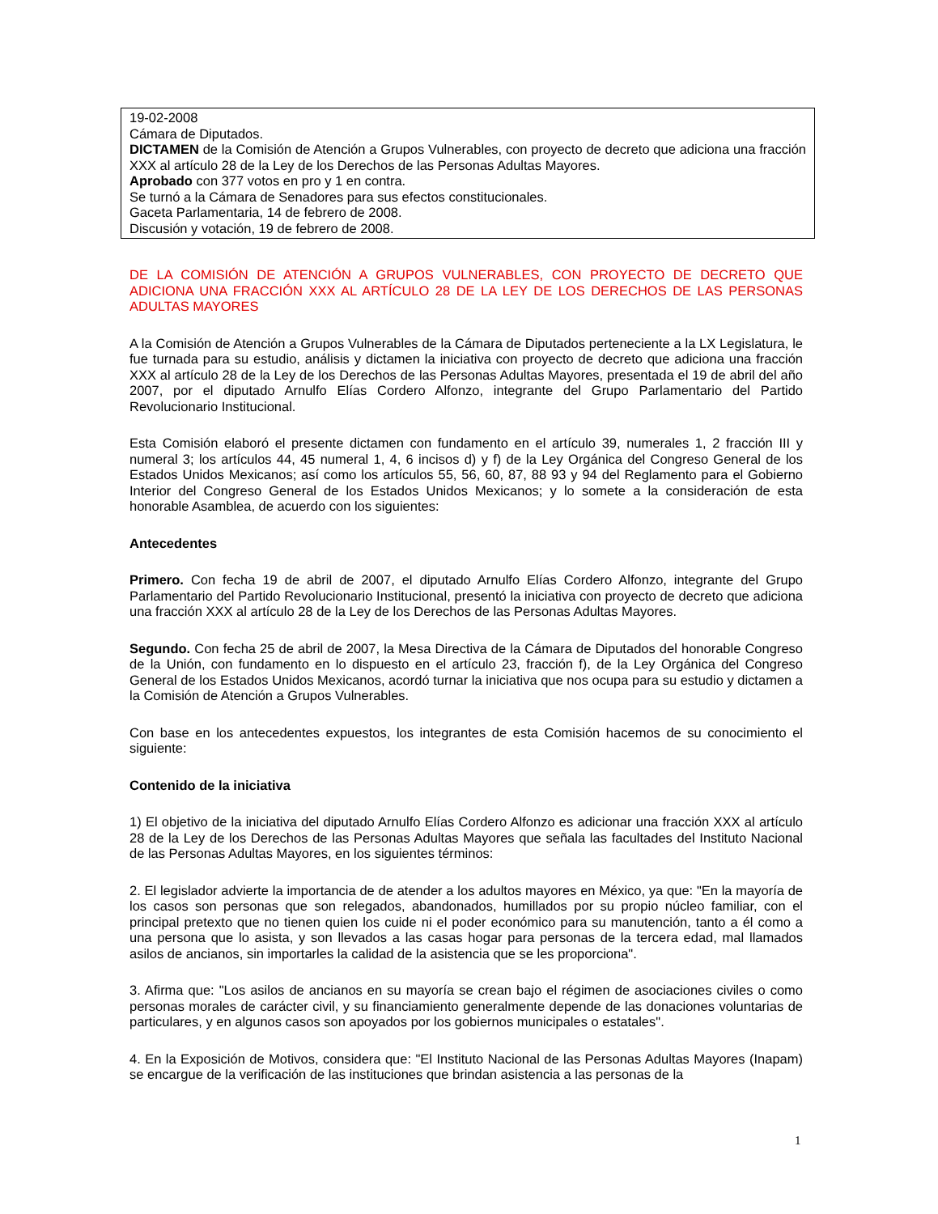19-02-2008
Cámara de Diputados.
DICTAMEN de la Comisión de Atención a Grupos Vulnerables, con proyecto de decreto que adiciona una fracción XXX al artículo 28 de la Ley de los Derechos de las Personas Adultas Mayores.
Aprobado con 377 votos en pro y 1 en contra.
Se turnó a la Cámara de Senadores para sus efectos constitucionales.
Gaceta Parlamentaria, 14 de febrero de 2008.
Discusión y votación, 19 de febrero de 2008.
DE LA COMISIÓN DE ATENCIÓN A GRUPOS VULNERABLES, CON PROYECTO DE DECRETO QUE ADICIONA UNA FRACCIÓN XXX AL ARTÍCULO 28 DE LA LEY DE LOS DERECHOS DE LAS PERSONAS ADULTAS MAYORES
A la Comisión de Atención a Grupos Vulnerables de la Cámara de Diputados perteneciente a la LX Legislatura, le fue turnada para su estudio, análisis y dictamen la iniciativa con proyecto de decreto que adiciona una fracción XXX al artículo 28 de la Ley de los Derechos de las Personas Adultas Mayores, presentada el 19 de abril del año 2007, por el diputado Arnulfo Elías Cordero Alfonzo, integrante del Grupo Parlamentario del Partido Revolucionario Institucional.
Esta Comisión elaboró el presente dictamen con fundamento en el artículo 39, numerales 1, 2 fracción III y numeral 3; los artículos 44, 45 numeral 1, 4, 6 incisos d) y f) de la Ley Orgánica del Congreso General de los Estados Unidos Mexicanos; así como los artículos 55, 56, 60, 87, 88 93 y 94 del Reglamento para el Gobierno Interior del Congreso General de los Estados Unidos Mexicanos; y lo somete a la consideración de esta honorable Asamblea, de acuerdo con los siguientes:
Antecedentes
Primero. Con fecha 19 de abril de 2007, el diputado Arnulfo Elías Cordero Alfonzo, integrante del Grupo Parlamentario del Partido Revolucionario Institucional, presentó la iniciativa con proyecto de decreto que adiciona una fracción XXX al artículo 28 de la Ley de los Derechos de las Personas Adultas Mayores.
Segundo. Con fecha 25 de abril de 2007, la Mesa Directiva de la Cámara de Diputados del honorable Congreso de la Unión, con fundamento en lo dispuesto en el artículo 23, fracción f), de la Ley Orgánica del Congreso General de los Estados Unidos Mexicanos, acordó turnar la iniciativa que nos ocupa para su estudio y dictamen a la Comisión de Atención a Grupos Vulnerables.
Con base en los antecedentes expuestos, los integrantes de esta Comisión hacemos de su conocimiento el siguiente:
Contenido de la iniciativa
1) El objetivo de la iniciativa del diputado Arnulfo Elías Cordero Alfonzo es adicionar una fracción XXX al artículo 28 de la Ley de los Derechos de las Personas Adultas Mayores que señala las facultades del Instituto Nacional de las Personas Adultas Mayores, en los siguientes términos:
2. El legislador advierte la importancia de de atender a los adultos mayores en México, ya que: "En la mayoría de los casos son personas que son relegados, abandonados, humillados por su propio núcleo familiar, con el principal pretexto que no tienen quien los cuide ni el poder económico para su manutención, tanto a él como a una persona que lo asista, y son llevados a las casas hogar para personas de la tercera edad, mal llamados asilos de ancianos, sin importarles la calidad de la asistencia que se les proporciona".
3. Afirma que: "Los asilos de ancianos en su mayoría se crean bajo el régimen de asociaciones civiles o como personas morales de carácter civil, y su financiamiento generalmente depende de las donaciones voluntarias de particulares, y en algunos casos son apoyados por los gobiernos municipales o estatales".
4. En la Exposición de Motivos, considera que: "El Instituto Nacional de las Personas Adultas Mayores (Inapam) se encargue de la verificación de las instituciones que brindan asistencia a las personas de la
1